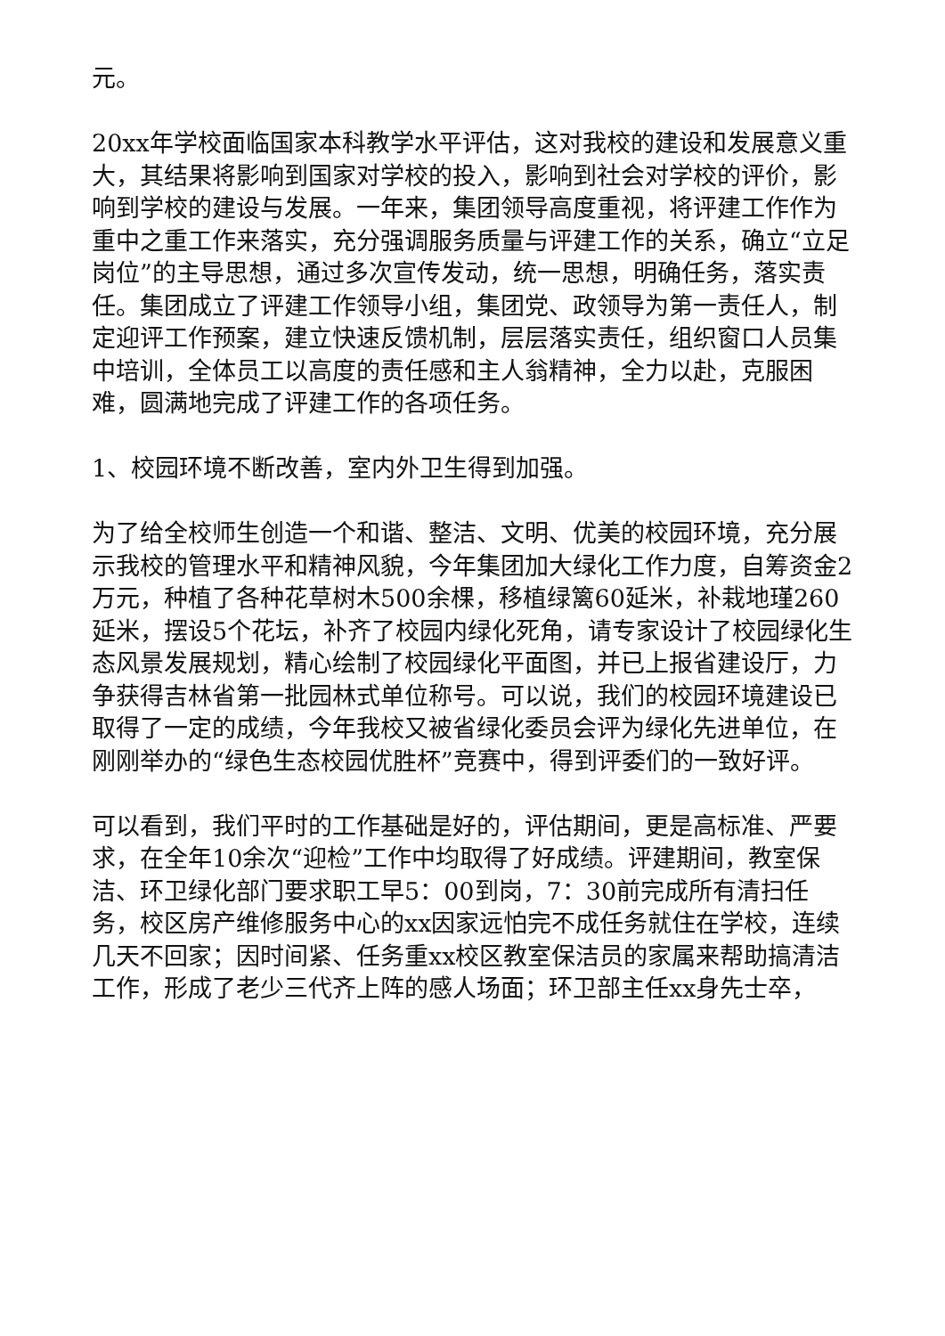元。
20xx年学校面临国家本科教学水平评估，这对我校的建设和发展意义重大，其结果将影响到国家对学校的投入，影响到社会对学校的评价，影响到学校的建设与发展。一年来，集团领导高度重视，将评建工作作为重中之重工作来落实，充分强调服务质量与评建工作的关系，确立“立足岗位”的主导思想，通过多次宣传发动，统一思想，明确任务，落实责任。集团成立了评建工作领导小组，集团党、政领导为第一责任人，制定迎评工作预案，建立快速反馈机制，层层落实责任，组织窗口人员集中培训，全体员工以高度的责任感和主人翁精神，全力以赴，克服困难，圆满地完成了评建工作的各项任务。
1、校园环境不断改善，室内外卫生得到加强。
为了给全校师生创造一个和谐、整洁、文明、优美的校园环境，充分展示我校的管理水平和精神风貌，今年集团加大绿化工作力度，自筹资金2万元，种植了各种花草树木500余棵，移植绿篱60延米，补栽地瑾260延米，摆设5个花坛，补齐了校园内绿化死角，请专家设计了校园绿化生态风景发展规划，精心绘制了校园绿化平面图，并已上报省建设厅，力争获得吉林省第一批园林式单位称号。可以说，我们的校园环境建设已取得了一定的成绩，今年我校又被省绿化委员会评为绿化先进单位，在刚刚举办的“绿色生态校园优胜杯”竞赛中，得到评委们的一致好评。
可以看到，我们平时的工作基础是好的，评估期间，更是高标准、严要求，在全年10余次“迎检”工作中均取得了好成绩。评建期间，教室保洁、环卫绿化部门要求职工早5：00到岗，7：30前完成所有清扫任务，校区房产维修服务中心的xx因家远怕完不成任务就住在学校，连续几天不回家；因时间紧、任务重xx校区教室保洁员的家属来帮助搞清洁工作，形成了老少三代齐上阵的感人场面；环卫部主任xx身先士卒，